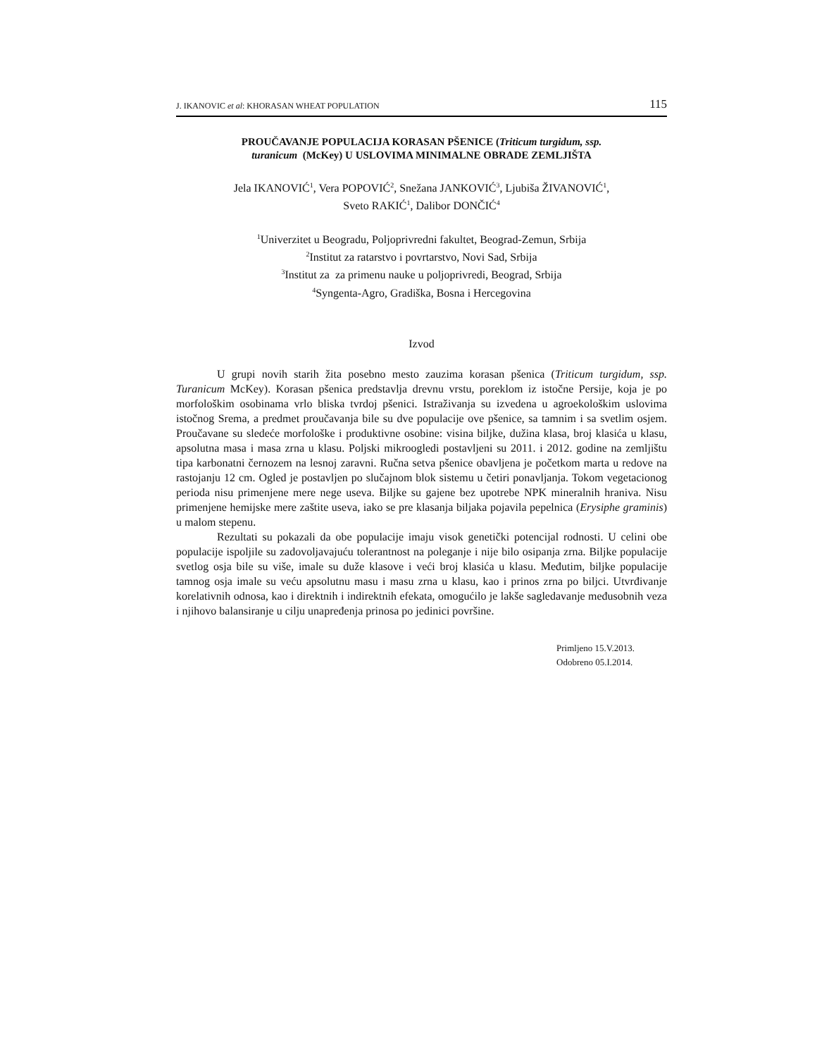J. IKANOVIC et al: KHORASAN WHEAT POPULATION 115
PROUČAVANJE POPULACIJA KORASAN PŠENICE (Triticum turgidum, ssp.
turanicum (McKey) U USLOVIMA MINIMALNE OBRADE ZEMLJIŠTA
Jela IKANOVIĆ<sup>1</sup>, Vera POPOVIĆ<sup>2</sup>, Snežana JANKOVIĆ<sup>3</sup>, Ljubiša ŽIVANOVIĆ<sup>1</sup>,
Sveto RAKIĆ<sup>1</sup>, Dalibor DONČIĆ<sup>4</sup>
<sup>1</sup> Univerzitet u Beogradu, Poljoprivredni fakultet, Beograd-Zemun, Srbija
<sup>2</sup> Institut za ratarstvo i povrtarstvo, Novi Sad, Srbija
<sup>3</sup> Institut za za primenu nauke u poljoprivredi, Beograd, Srbija
<sup>4</sup> Syngenta-Agro, Gradiška, Bosna i Hercegovina
Izvod
U grupi novih starih žita posebno mesto zauzima korasan pšenica (Triticum turgidum, ssp. Turanicum McKey). Korasan pšenica predstavlja drevnu vrstu, poreklom iz istočne Persije, koja je po morfološkim osobinama vrlo bliska tvrdoj pšenici. Istraživanja su izvedena u agroekološkim uslovima istočnog Srema, a predmet proučavanja bile su dve populacije ove pšenice, sa tamnim i sa svetlim osjem. Proučavane su sledeće morfološke i produktivne osobine: visina biljke, dužina klasa, broj klasića u klasu, apsolutna masa i masa zrna u klasu. Poljski mikroogledi postavljeni su 2011. i 2012. godine na zemljištu tipa karbonatni černozem na lesnoj zaravni. Ručna setva pšenice obavljena je početkom marta u redove na rastojanju 12 cm. Ogled je postavljen po slučajnom blok sistemu u četiri ponavljanja. Tokom vegetacionog perioda nisu primenjene mere nege useva. Biljke su gajene bez upotrebe NPK mineralnih hraniva. Nisu primenjene hemijske mere zaštite useva, iako se pre klasanja biljaka pojavila pepelnica (Erysiphe graminis) u malom stepenu.
Rezultati su pokazali da obe populacije imaju visok genetički potencijal rodnosti. U celini obe populacije ispoljile su zadovoljavajuću tolerantnost na poleganje i nije bilo osipanja zrna. Biljke populacije svetlog osja bile su više, imale su duže klasove i veći broj klasića u klasu. Međutim, biljke populacije tamnog osja imale su veću apsolutnu masu i masu zrna u klasu, kao i prinos zrna po biljci. Utvrđivanje korelativnih odnosa, kao i direktnih i indirektnih efekata, omogućilo je lakše sagledavanje međusobnih veza i njihovo balansiranje u cilju unapređenja prinosa po jedinici površine.
Primljeno 15.V.2013.
Odobreno 05.I.2014.